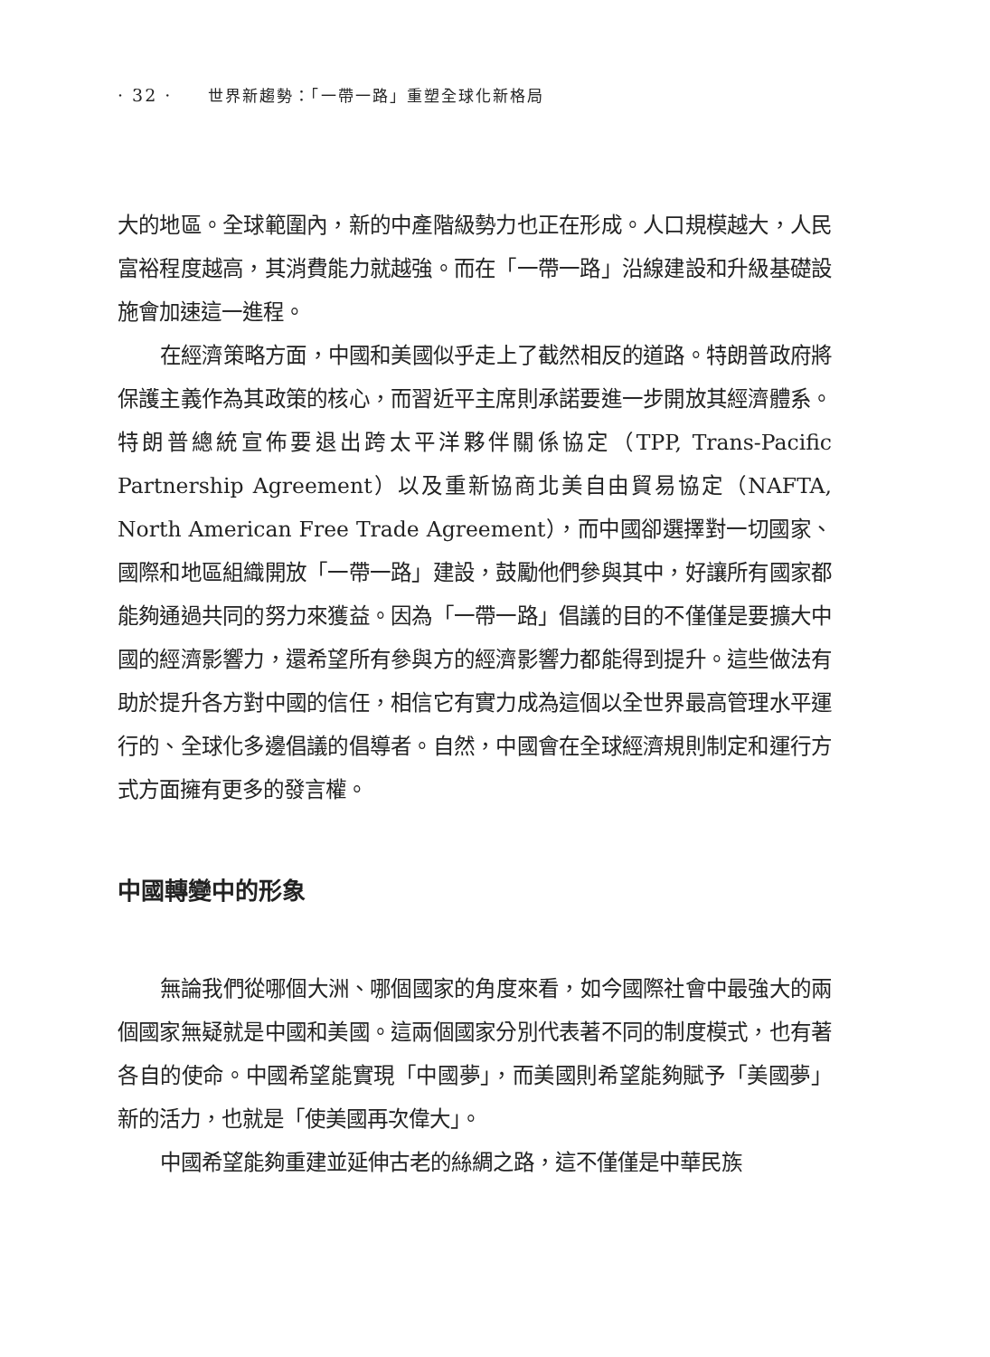· 32 · 世界新趨勢：「一帶一路」重塑全球化新格局
大的地區。全球範圍內，新的中產階級勢力也正在形成。人口規模越大，人民富裕程度越高，其消費能力就越強。而在「一帶一路」沿線建設和升級基礎設施會加速這一進程。
在經濟策略方面，中國和美國似乎走上了截然相反的道路。特朗普政府將保護主義作為其政策的核心，而習近平主席則承諾要進一步開放其經濟體系。特朗普總統宣佈要退出跨太平洋夥伴關係協定（TPP, Trans-Pacific Partnership Agreement）以及重新協商北美自由貿易協定（NAFTA, North American Free Trade Agreement），而中國卻選擇對一切國家、國際和地區組織開放「一帶一路」建設，鼓勵他們參與其中，好讓所有國家都能夠通過共同的努力來獲益。因為「一帶一路」倡議的目的不僅僅是要擴大中國的經濟影響力，還希望所有參與方的經濟影響力都能得到提升。這些做法有助於提升各方對中國的信任，相信它有實力成為這個以全世界最高管理水平運行的、全球化多邊倡議的倡導者。自然，中國會在全球經濟規則制定和運行方式方面擁有更多的發言權。
中國轉變中的形象
無論我們從哪個大洲、哪個國家的角度來看，如今國際社會中最強大的兩個國家無疑就是中國和美國。這兩個國家分別代表著不同的制度模式，也有著各自的使命。中國希望能實現「中國夢」，而美國則希望能夠賦予「美國夢」新的活力，也就是「使美國再次偉大」。
中國希望能夠重建並延伸古老的絲綢之路，這不僅僅是中華民族